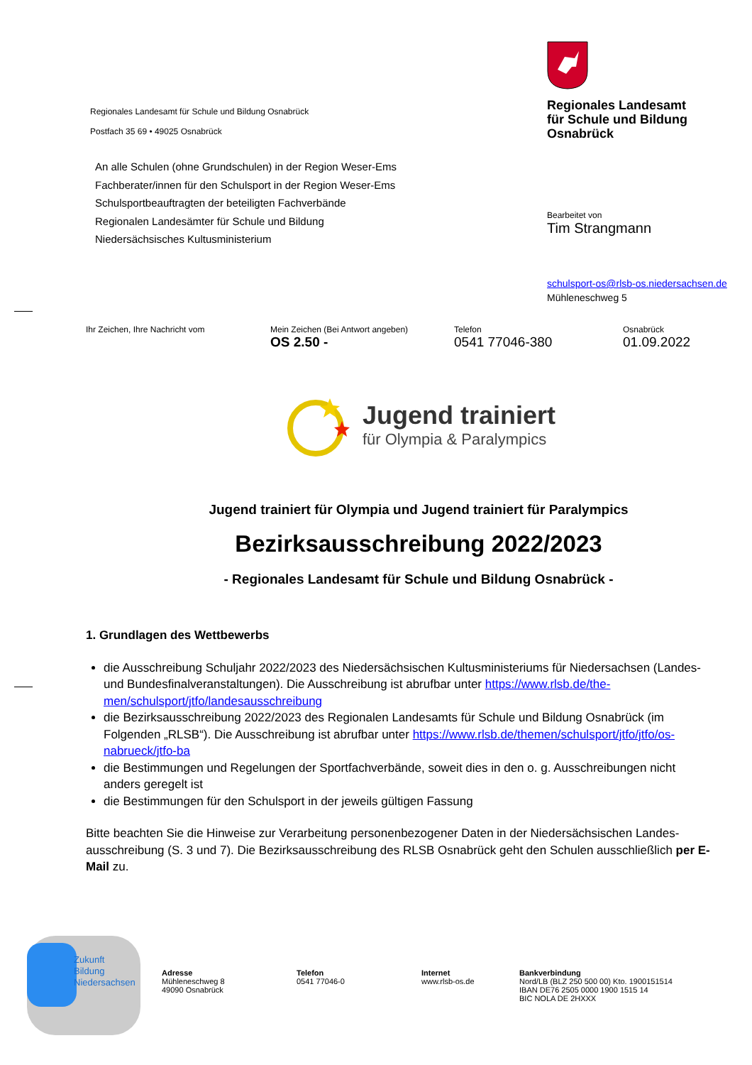Regionales Landesamt für Schule und Bildung Osnabrück
Postfach 35 69 • 49025 Osnabrück
An alle Schulen (ohne Grundschulen) in der Region Weser-Ems
Fachberater/innen für den Schulsport in der Region Weser-Ems
Schulsportbeauftragten der beteiligten Fachverbände
Regionalen Landesämter für Schule und Bildung
Niedersächsisches Kultusministerium
Regionales Landesamt
für Schule und Bildung
Osnabrück
Bearbeitet von
Tim Strangmann
schulsport-os@rlsb-os.niedersachsen.de
Mühleneschweg 5
Ihr Zeichen, Ihre Nachricht vom Mein Zeichen (Bei Antwort angeben)
OS 2.50 -
Telefon
0541 77046-380
Osnabrück
01.09.2022
Jugend trainiert
für Olympia & Paralympics
Jugend trainiert für Olympia und Jugend trainiert für Paralympics
Bezirksausschreibung 2022/2023
- Regionales Landesamt für Schule und Bildung Osnabrück -
1. Grundlagen des Wettbewerbs
die Ausschreibung Schuljahr 2022/2023 des Niedersächsischen Kultusministeriums für Niedersachsen (Landes- und Bundesfinalveranstaltungen). Die Ausschreibung ist abrufbar unter https://www.rlsb.de/the-men/schulsport/jtfo/landesausschreibung
die Bezirksausschreibung 2022/2023 des Regionalen Landesamts für Schule und Bildung Osnabrück (im Folgenden „RLSB“). Die Ausschreibung ist abrufbar unter https://www.rlsb.de/themen/schulsport/jtfo/jtfo/os-nabrueck/jtfo-ba
die Bestimmungen und Regelungen der Sportfachverbände, soweit dies in den o. g. Ausschreibungen nicht anders geregelt ist
die Bestimmungen für den Schulsport in der jeweils gültigen Fassung
Bitte beachten Sie die Hinweise zur Verarbeitung personenbezogener Daten in der Niedersächsischen Landes-ausschreibung (S. 3 und 7). Die Bezirksausschreibung des RLSB Osnabrück geht den Schulen ausschließlich per E-Mail zu.
Zukunft
Bildung
Niedersachsen
Adresse
Mühleneschweg 8
49090 Osnabrück
Telefon
0541 77046-0
Internet
www.rlsb-os.de
Bankverbindung
Nord/LB (BLZ 250 500 00) Kto. 1900151514
IBAN DE76 2505 0000 1900 1515 14
BIC NOLA DE 2HXXX